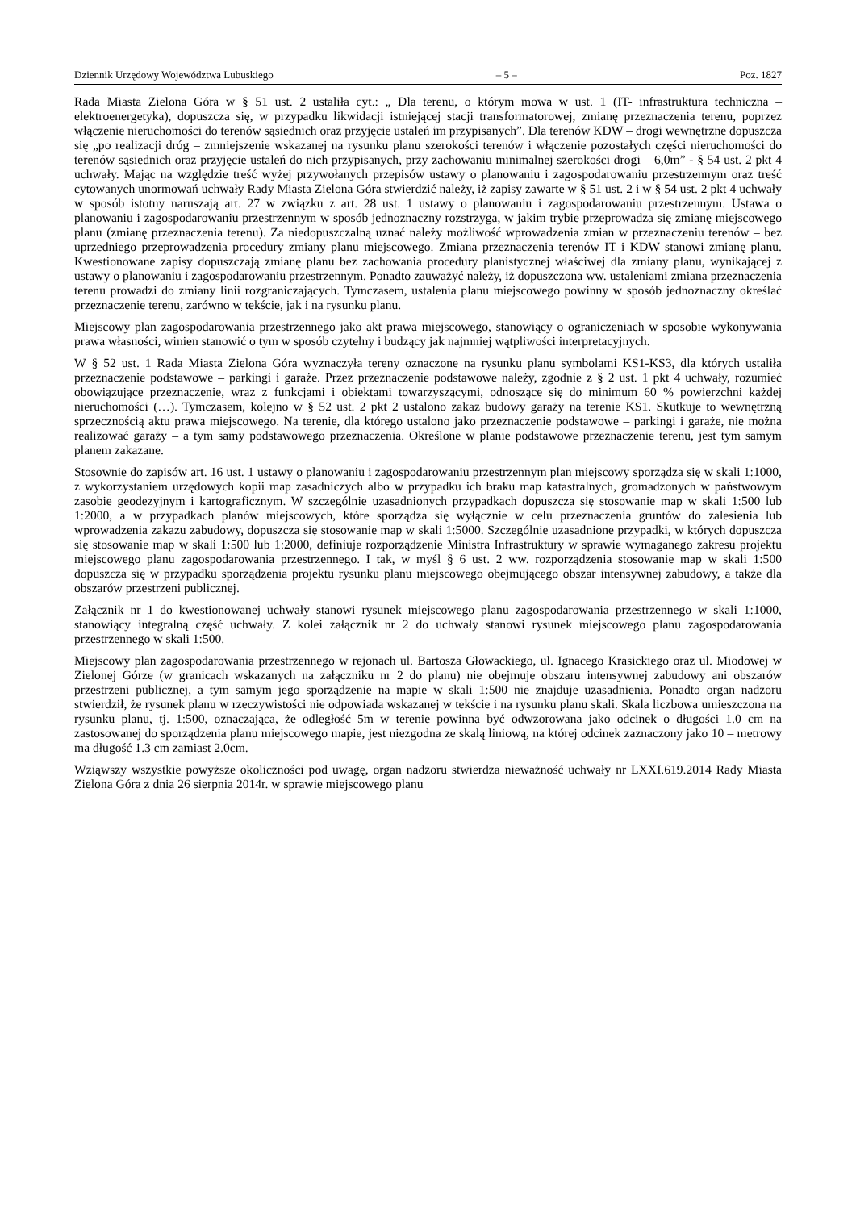Dziennik Urzędowy Województwa Lubuskiego – 5 – Poz. 1827
Rada Miasta Zielona Góra w § 51 ust. 2 ustaliła cyt.: „ Dla terenu, o którym mowa w ust. 1 (IT- infrastruktura techniczna – elektroenergetyka), dopuszcza się, w przypadku likwidacji istniejącej stacji transformatorowej, zmianę przeznaczenia terenu, poprzez włączenie nieruchomości do terenów sąsiednich oraz przyjęcie ustaleń im przypisanych”. Dla terenów KDW – drogi wewnętrzne dopuszcza się „po realizacji dróg – zmniejszenie wskazanej na rysunku planu szerokości terenów i włączenie pozostałych części nieruchomości do terenów sąsiednich oraz przyjęcie ustaleń do nich przypisanych, przy zachowaniu minimalnej szerokości drogi – 6,0m” - § 54 ust. 2 pkt 4 uchwały. Mając na względzie treść wyżej przywołanych przepisów ustawy o planowaniu i zagospodarowaniu przestrzennym oraz treść cytowanych unormowań uchwały Rady Miasta Zielona Góra stwierdzić należy, iż zapisy zawarte w § 51 ust. 2 i w § 54 ust. 2 pkt 4 uchwały w sposób istotny naruszają art. 27 w związku z art. 28 ust. 1 ustawy o planowaniu i zagospodarowaniu przestrzennym. Ustawa o planowaniu i zagospodarowaniu przestrzennym w sposób jednoznaczny rozstrzyga, w jakim trybie przeprowadza się zmianę miejscowego planu (zmianę przeznaczenia terenu). Za niedopuszczalną uznać należy możliwość wprowadzenia zmian w przeznaczeniu terenów – bez uprzedniego przeprowadzenia procedury zmiany planu miejscowego. Zmiana przeznaczenia terenów IT i KDW stanowi zmianę planu. Kwestionowane zapisy dopuszczają zmianę planu bez zachowania procedury planistycznej właściwej dla zmiany planu, wynikającej z ustawy o planowaniu i zagospodarowaniu przestrzennym. Ponadto zauważyć należy, iż dopuszczona ww. ustaleniami zmiana przeznaczenia terenu prowadzi do zmiany linii rozgraniczających. Tymczasem, ustalenia planu miejscowego powinny w sposób jednoznaczny określać przeznaczenie terenu, zarówno w tekście, jak i na rysunku planu.
Miejscowy plan zagospodarowania przestrzennego jako akt prawa miejscowego, stanowiący o ograniczeniach w sposobie wykonywania prawa własności, winien stanowić o tym w sposób czytelny i budzący jak najmniej wątpliwości interpretacyjnych.
W § 52 ust. 1 Rada Miasta Zielona Góra wyznaczyła tereny oznaczone na rysunku planu symbolami KS1-KS3, dla których ustaliła przeznaczenie podstawowe – parkingi i garaże. Przez przeznaczenie podstawowe należy, zgodnie z § 2 ust. 1 pkt 4 uchwały, rozumieć obowiązujące przeznaczenie, wraz z funkcjami i obiektami towarzyszącymi, odnoszące się do minimum 60 % powierzchni każdej nieruchomości (…). Tymczasem, kolejno w § 52 ust. 2 pkt 2 ustalono zakaz budowy garaży na terenie KS1. Skutkuje to wewnętrzną sprzecznością aktu prawa miejscowego. Na terenie, dla którego ustalono jako przeznaczenie podstawowe – parkingi i garaże, nie można realizować garaży – a tym samy podstawowego przeznaczenia. Określone w planie podstawowe przeznaczenie terenu, jest tym samym planem zakazane.
Stosownie do zapisów art. 16 ust. 1 ustawy o planowaniu i zagospodarowaniu przestrzennym plan miejscowy sporządza się w skali 1:1000, z wykorzystaniem urzędowych kopii map zasadniczych albo w przypadku ich braku map katastralnych, gromadzonych w państwowym zasobie geodezyjnym i kartograficznym. W szczególnie uzasadnionych przypadkach dopuszcza się stosowanie map w skali 1:500 lub 1:2000, a w przypadkach planów miejscowych, które sporządza się wyłącznie w celu przeznaczenia gruntów do zalesienia lub wprowadzenia zakazu zabudowy, dopuszcza się stosowanie map w skali 1:5000. Szczególnie uzasadnione przypadki, w których dopuszcza się stosowanie map w skali 1:500 lub 1:2000, definiuje rozporządzenie Ministra Infrastruktury w sprawie wymaganego zakresu projektu miejscowego planu zagospodarowania przestrzennego. I tak, w myśl § 6 ust. 2 ww. rozporządzenia stosowanie map w skali 1:500 dopuszcza się w przypadku sporządzenia projektu rysunku planu miejscowego obejmującego obszar intensywnej zabudowy, a także dla obszarów przestrzeni publicznej.
Załącznik nr 1 do kwestionowanej uchwały stanowi rysunek miejscowego planu zagospodarowania przestrzennego w skali 1:1000, stanowiący integralną część uchwały. Z kolei załącznik nr 2 do uchwały stanowi rysunek miejscowego planu zagospodarowania przestrzennego w skali 1:500.
Miejscowy plan zagospodarowania przestrzennego w rejonach ul. Bartosza Głowackiego, ul. Ignacego Krasickiego oraz ul. Miodowej w Zielonej Górze (w granicach wskazanych na załączniku nr 2 do planu) nie obejmuje obszaru intensywnej zabudowy ani obszarów przestrzeni publicznej, a tym samym jego sporządzenie na mapie w skali 1:500 nie znajduje uzasadnienia. Ponadto organ nadzoru stwierdził, że rysunek planu w rzeczywistości nie odpowiada wskazanej w tekście i na rysunku planu skali. Skala liczbowa umieszczona na rysunku planu, tj. 1:500, oznaczająca, że odległość 5m w terenie powinna być odwzorowana jako odcinek o długości 1.0 cm na zastosowanej do sporządzenia planu miejscowego mapie, jest niezgodna ze skalą liniową, na której odcinek zaznaczony jako 10 – metrowy ma długość 1.3 cm zamiast 2.0cm.
Wziąwszy wszystkie powyższe okoliczności pod uwagę, organ nadzoru stwierdza nieważność uchwały nr LXXI.619.2014 Rady Miasta Zielona Góra z dnia 26 sierpnia 2014r. w sprawie miejscowego planu